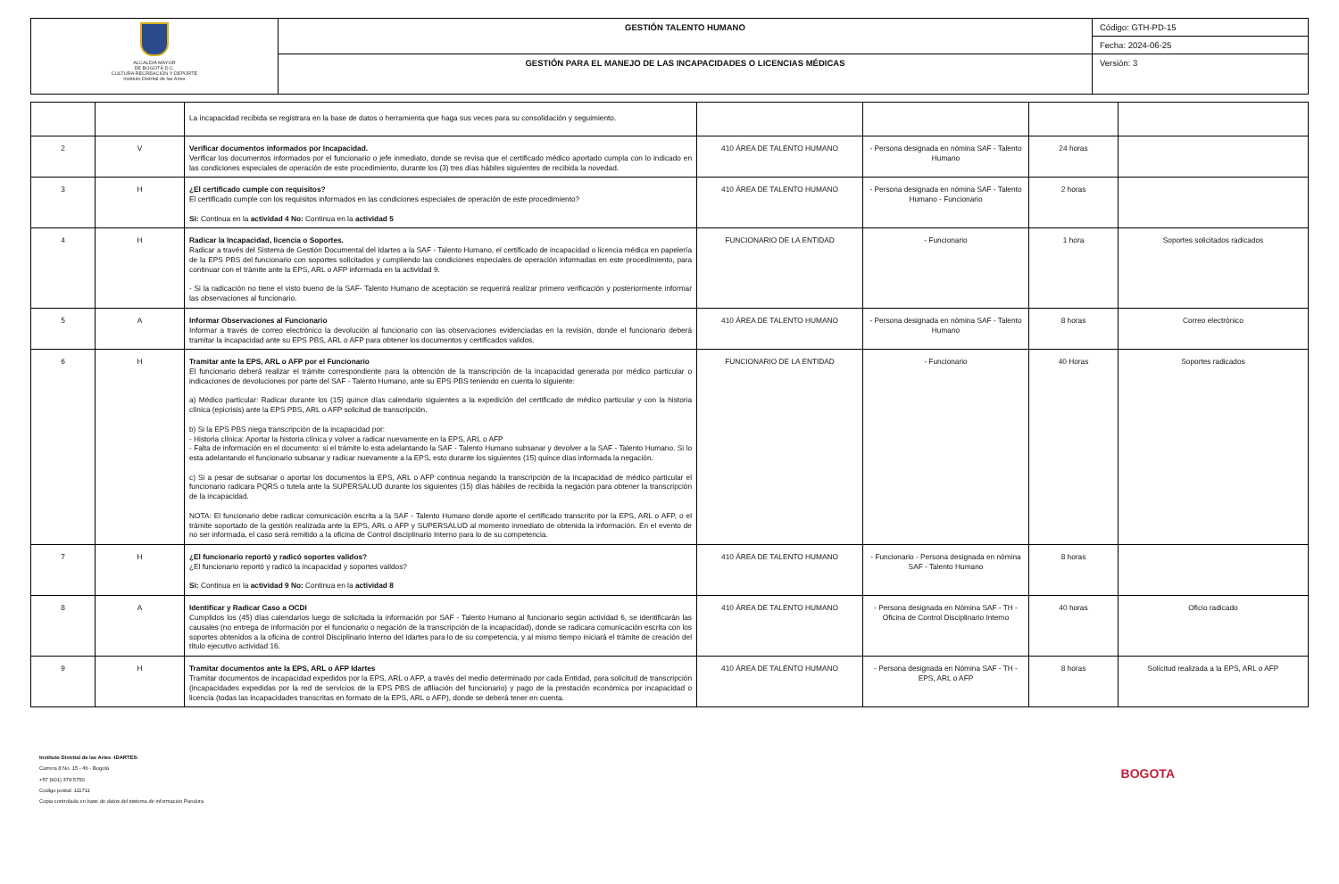| ALCALDIA MAYOR DE BOGOTÁ D.C. CULTURA RECREACIÓN Y DEPORTE Instituto Distrital de las Artes | GESTIÓN TALENTO HUMANO | Código: GTH-PD-15 |
| | | Fecha: 2024-06-25 |
| | GESTIÓN PARA EL MANEJO DE LAS INCAPACIDADES O LICENCIAS MÉDICAS | Versión: 3 |
| | | La incapacidad recibida se registrara en la base de datos o herramienta que haga sus veces para su consolidación y seguimiento. | | | | |
| 2 | V | Verificar documentos informados por Incapacidad. Verificar los documentos informados por el funcionario o jefe inmediato, donde se revisa que el certificado médico aportado cumpla con lo indicado en las condiciones especiales de operación de este procedimiento, durante los (3) tres días hábiles siguientes de recibida la novedad. | 410 ÁREA DE TALENTO HUMANO | - Persona designada en nómina SAF - Talento Humano | 24 horas | |
| 3 | H | ¿El certificado cumple con requisitos? El certificado cumple con los requisitos informados en las condiciones especiales de operación de este procedimiento? Si: Continua en la actividad 4 No: Continua en la actividad 5 | 410 ÁREA DE TALENTO HUMANO | - Persona designada en nómina SAF - Talento Humano - Funcionario | 2 horas | |
| 4 | H | Radicar la Incapacidad, licencia o Soportes. Radicar a través del Sistema de Gestión Documental del Idartes a la SAF - Talento Humano, el certificado de incapacidad o licencia médica en papelería de la EPS PBS del funcionario con soportes solicitados y cumpliendo las condiciones especiales de operación informadas en este procedimiento, para continuar con el trámite ante la EPS, ARL o AFP informada en la actividad 9. - Si la radicación no tiene el visto bueno de la SAF- Talento Humano de aceptación se requerirá realizar primero verificación y posteriormente informar las observaciones al funcionario. | FUNCIONARIO DE LA ENTIDAD | - Funcionario | 1 hora | Soportes solicitados radicados |
| 5 | A | Informar Observaciones al Funcionario Informar a través de correo electrónico la devolución al funcionario con las observaciones evidenciadas en la revisión, donde el funcionario deberá tramitar la incapacidad ante su EPS PBS, ARL o AFP para obtener los documentos y certificados validos. | 410 ÁREA DE TALENTO HUMANO | - Persona designada en nómina SAF - Talento Humano | 8 horas | Correo electrónico |
| 6 | H | Tramitar ante la EPS, ARL o AFP por el Funcionario El funcionario deberá realizar el trámite correspondiente para la obtención de la transcripción de la incapacidad generada por médico particular o indicaciones de devoluciones por parte del SAF - Talento Humano, ante su EPS PBS teniendo en cuenta lo siguiente: a) Médico particular: Radicar durante los (15) quince días calendario siguientes a la expedición del certificado de médico particular y con la historia clínica (epicrisis) ante la EPS PBS, ARL o AFP solicitud de transcripción. b) Si la EPS PBS niega transcripción de la incapacidad por: - Historia clínica: Aportar la historia clínica y volver a radicar nuevamente en la EPS, ARL o AFP - Falta de información en el documento: si el trámite lo esta adelantando la SAF - Talento Humano subsanar y devolver a la SAF - Talento Humano. Si lo esta adelantando el funcionario subsanar y radicar nuevamente a la EPS, esto durante los siguientes (15) quince días informada la negación. c) Si a pesar de subsanar o aportar los documentos la EPS, ARL o AFP continua negando la transcripción de la incapacidad de médico particular el funcionario radicara PQRS o tutela ante la SUPERSALUD durante los siguientes (15) días hábiles de recibida la negación para obtener la transcripción de la incapacidad. NOTA: El funcionario debe radicar comunicación escrita a la SAF - Talento Humano donde aporte el certificado transcrito por la EPS, ARL o AFP, o el trámite soportado de la gestión realizada ante la EPS, ARL o AFP y SUPERSALUD al momento inmediato de obtenida la información. En el evento de no ser informada, el caso será remitido a la oficina de Control disciplinario Interno para lo de su competencia. | FUNCIONARIO DE LA ENTIDAD | - Funcionario | 40 Horas | Soportes radicados |
| 7 | H | ¿El funcionario reportó y radicó soportes validos? ¿El funcionario reportó y radicó la incapacidad y soportes validos? Si: Continua en la actividad 9 No: Continua en la actividad 8 | 410 ÁREA DE TALENTO HUMANO | - Funcionario - Persona designada en nómina SAF - Talento Humano | 8 horas | |
| 8 | A | Identificar y Radicar Caso a OCDI Cumplidos los (45) días calendarios luego de solicitada la información por SAF - Talento Humano al funcionario según actividad 6, se identificarán las causales (no entrega de información por el funcionario o negación de la transcripción de la incapacidad), donde se radicara comunicación escrita con los soportes obtenidos a la oficina de control Disciplinario Interno del Idartes para lo de su competencia, y al mismo tiempo iniciará el trámite de creación del título ejecutivo actividad 16. | 410 ÁREA DE TALENTO HUMANO | - Persona designada en Nómina SAF - TH - Oficina de Control Disciplinario Interno | 40 horas | Oficio radicado |
| 9 | H | Tramitar documentos ante la EPS, ARL o AFP Idartes Tramitar documentos de incapacidad expedidos por la EPS, ARL o AFP, a través del medio determinado por cada Entidad, para solicitud de transcripción (incapacidades expedidas por la red de servicios de la EPS PBS de afiliación del funcionario) y pago de la prestación económica por incapacidad o licencia (todas las incapacidades transcritas en formato de la EPS, ARL o AFP), donde se deberá tener en cuenta. | 410 ÁREA DE TALENTO HUMANO | - Persona designada en Nómina SAF - TH - EPS, ARL o AFP | 8 horas | Solicitud realizada a la EPS, ARL o AFP |
Instituto Distrital de las Artes -IDARTES-
Carrera 8 No. 15 - 46 - Bogotá
+57 (601) 379 5750
Código postal: 111711
Copia controlada en base de datos del sistema de información Pandora
BOGOTA